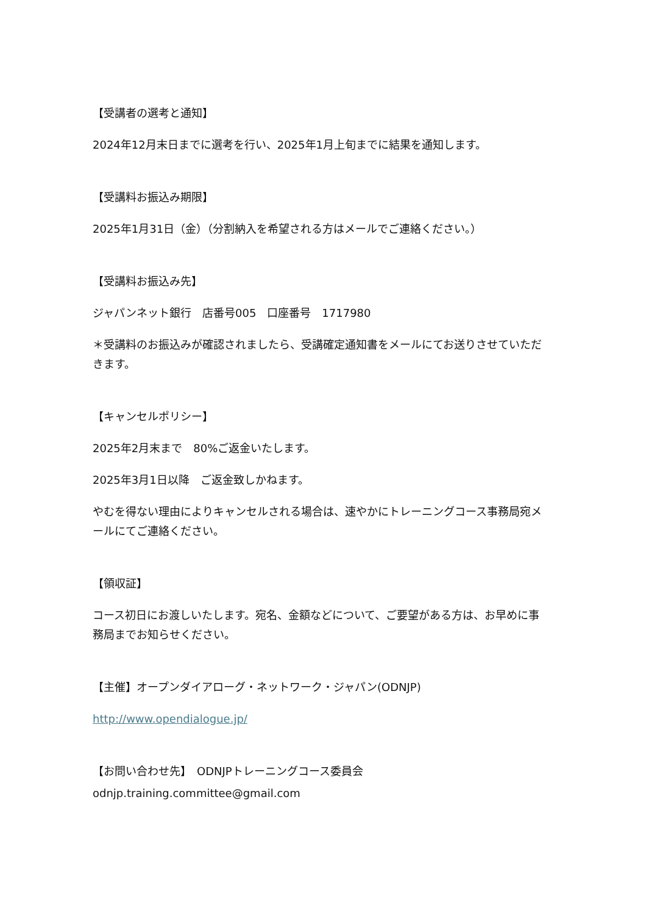【受講者の選考と通知】
2024年12月末日までに選考を行い、2025年1月上旬までに結果を通知します。
【受講料お振込み期限】
2025年1月31日（金）（分割納入を希望される方はメールでご連絡ください。）
【受講料お振込み先】
ジャパンネット銀行　店番号005　口座番号　1717980
＊受講料のお振込みが確認されましたら、受講確定通知書をメールにてお送りさせていただきます。
【キャンセルポリシー】
2025年2月末まで　80%ご返金いたします。
2025年3月1日以降　ご返金致しかねます。
やむを得ない理由によりキャンセルされる場合は、速やかにトレーニングコース事務局宛メールにてご連絡ください。
【領収証】
コース初日にお渡しいたします。宛名、金額などについて、ご要望がある方は、お早めに事務局までお知らせください。
【主催】オープンダイアローグ・ネットワーク・ジャパン(ODNJP)
http://www.opendialogue.jp/
【お問い合わせ先】　ODNJPトレーニングコース委員会
odnjp.training.committee@gmail.com